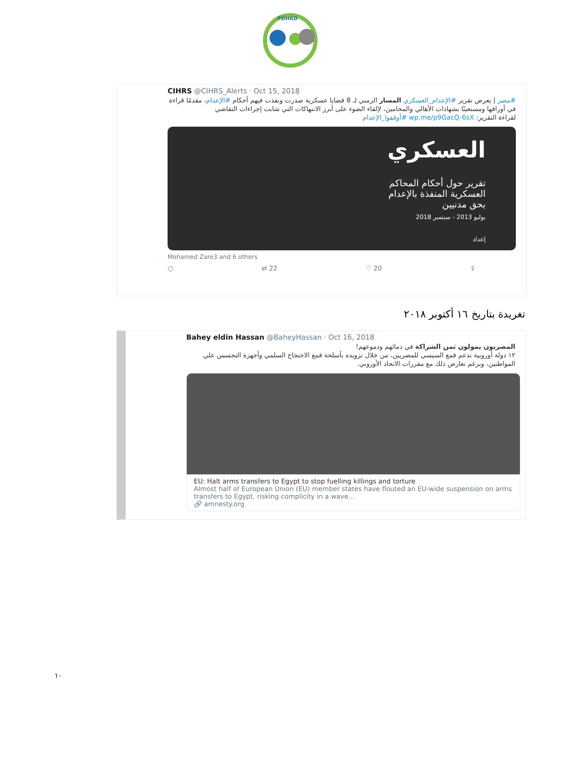FDHRD
CIHRS @CIHRS_Alerts · Oct 15, 2018
#مصر | يعرض تقرير #الإعدام_العسكري المسار الزمني لـ 8 قضايا عسكرية صدرت ونفذت فيهم أحكام #الإعدام، مقدمًا قراءة في أوراقها ومستعينًا بشهادات الأهالي والمحامين، لإلقاء الضوء على أبرز الانتهاكات التي شابت إجراءات التقاضي
لقراءة التقرير: wp.me/p9GacQ-6sX #أوقفوا_الإعدام
العسكري
تقرير حول أحكام المحاكم
العسكرية المنفذة بالإعدام
بحق مدنيين
يوليو 2013 - سبتمبر 2018
إعداد
Mohamed Zare3 and 6 others
○ ⇄ 22 ♡ 20 ⇪
تغريدة بتاريخ ١٦ أكتوبر ٢٠١٨
Bahey eldin Hassan @BaheyHassan · Oct 16, 2018
المصريون يمولون ثمن الشراكة في دمائهم ودموعهم!
١٢ دولة أوروبية تدعم قمع السيسي للمصريين، من خلال تزويده بأسلحة قمع الاحتجاج السلمي وأجهزة التجسس علي المواطنين، وبرغم تعارض ذلك مع مقررات الاتحاد الأوروبي.
EU: Halt arms transfers to Egypt to stop fuelling killings and torture
Almost half of European Union (EU) member states have flouted an EU-wide suspension on arms transfers to Egypt, risking complicity in a wave…
🔗 amnesty.org
١٠